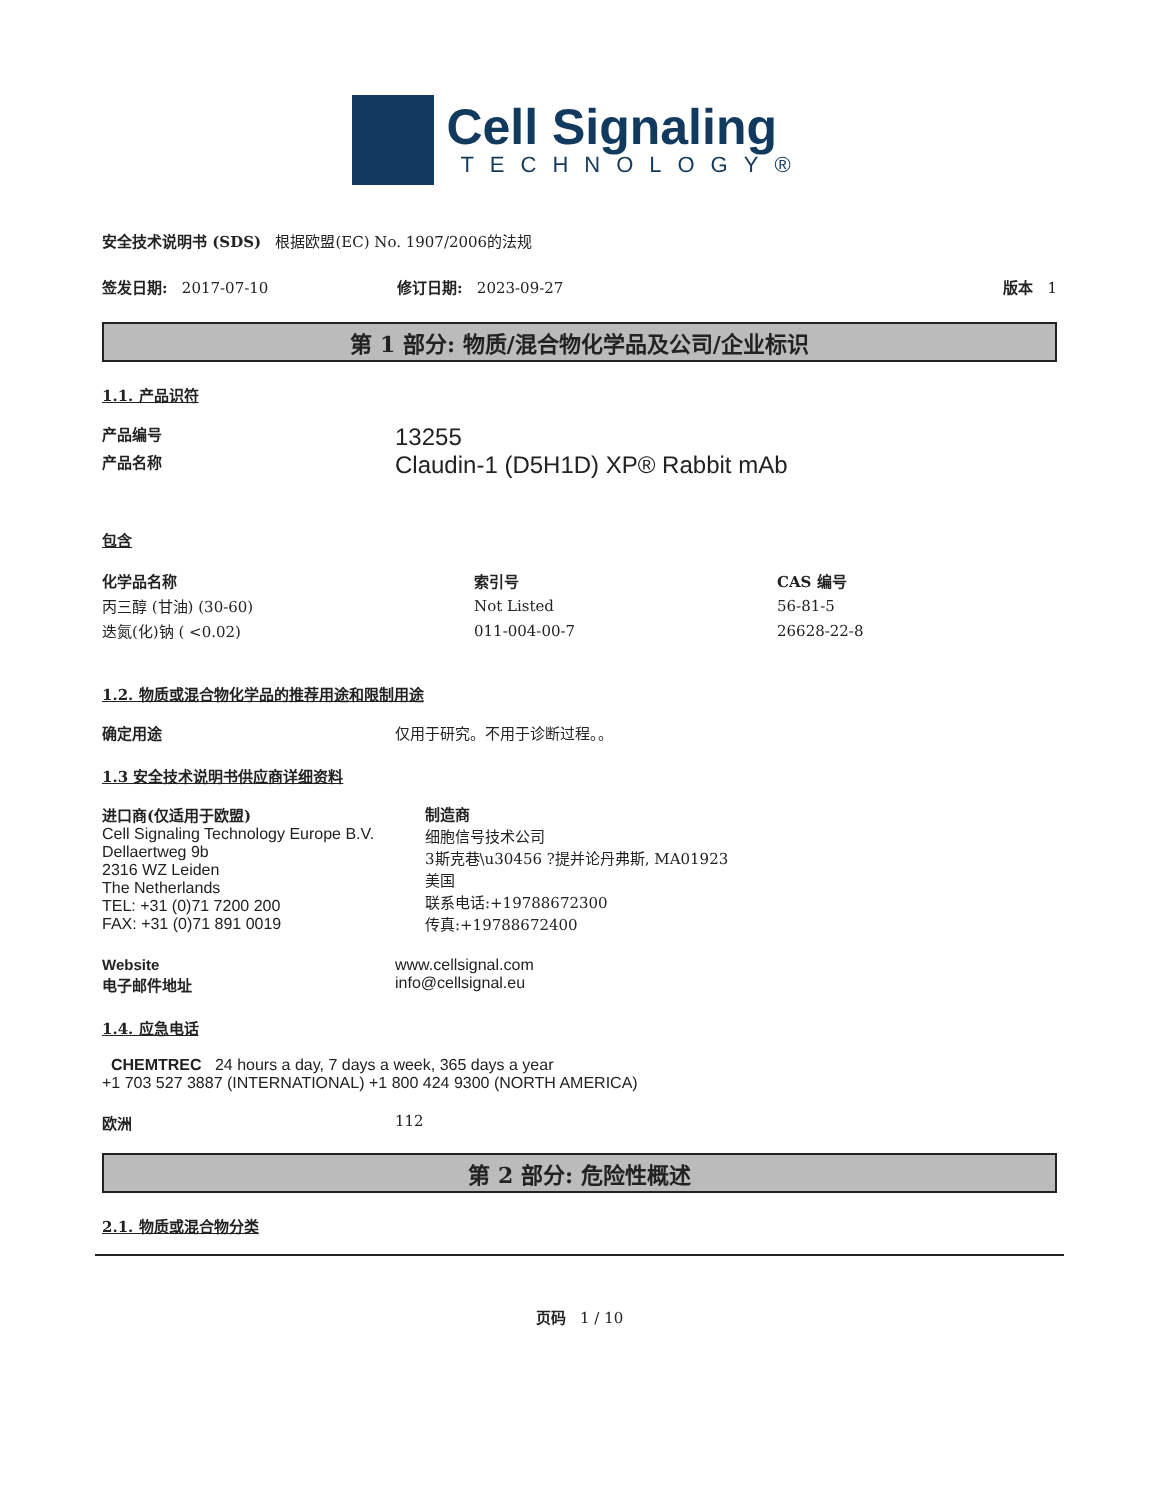Cell Signaling
TECHNOLOGY®
安全技术说明书 (SDS) 根据欧盟(EC) No. 1907/2006的法规
签发日期: 2017-07-10 修订日期: 2023-09-27 版本 1
第 1 部分: 物质/混合物化学品及公司/企业标识
1.1. 产品识符
产品编号 13255
产品名称 Claudin-1 (D5H1D) XP® Rabbit mAb
包含
| 化学品名称 | 索引号 | CAS 编号 |
| --- | --- | --- |
| 丙三醇 (甘油) (30-60) | Not Listed | 56-81-5 |
| 迭氮(化)钠 ( <0.02) | 011-004-00-7 | 26628-22-8 |
1.2. 物质或混合物化学品的推荐用途和限制用途
确定用途 仅用于研究。不用于诊断过程。。
1.3 安全技术说明书供应商详细资料
进口商(仅适用于欧盟)
Cell Signaling Technology Europe B.V.
Dellaertweg 9b
2316 WZ Leiden
The Netherlands
TEL: +31 (0)71 7200 200
FAX: +31 (0)71 891 0019
制造商
细胞信号技术公司
3斯克巷\u30456 ?提并论丹弗斯, MA01923
美国
联系电话:+19788672300
传真:+19788672400
Website
电子邮件地址
www.cellsignal.com
info@cellsignal.eu
1.4. 应急电话
CHEMTREC 24 hours a day, 7 days a week, 365 days a year
+1 703 527 3887 (INTERNATIONAL) +1 800 424 9300 (NORTH AMERICA)
欧洲 112
第 2 部分: 危险性概述
2.1. 物质或混合物分类
页码 1 / 10